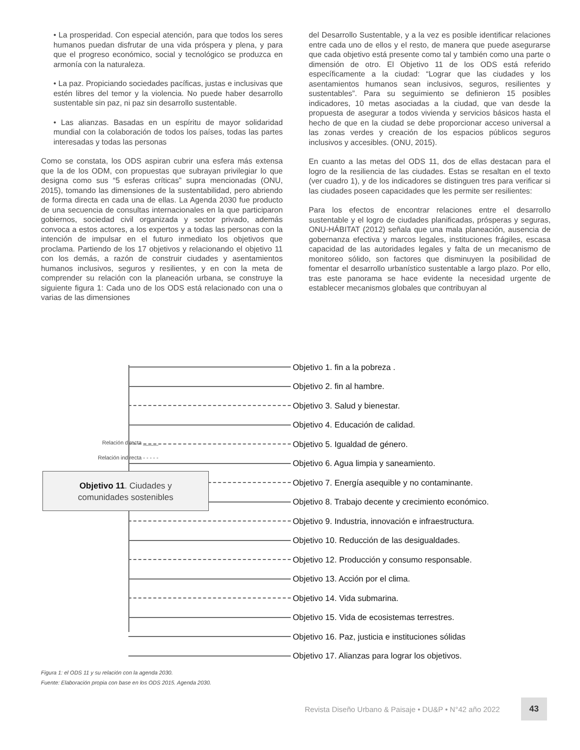• La prosperidad. Con especial atención, para que todos los seres humanos puedan disfrutar de una vida próspera y plena, y para que el progreso económico, social y tecnológico se produzca en armonía con la naturaleza.
• La paz. Propiciando sociedades pacíficas, justas e inclusivas que estén libres del temor y la violencia. No puede haber desarrollo sustentable sin paz, ni paz sin desarrollo sustentable.
• Las alianzas. Basadas en un espíritu de mayor solidaridad mundial con la colaboración de todos los países, todas las partes interesadas y todas las personas
Como se constata, los ODS aspiran cubrir una esfera más extensa que la de los ODM, con propuestas que subrayan privilegiar lo que designa como sus “5 esferas críticas” supra mencionadas (ONU, 2015), tomando las dimensiones de la sustentabilidad, pero abriendo de forma directa en cada una de ellas. La Agenda 2030 fue producto de una secuencia de consultas internacionales en la que participaron gobiernos, sociedad civil organizada y sector privado, además convoca a estos actores, a los expertos y a todas las personas con la intención de impulsar en el futuro inmediato los objetivos que proclama. Partiendo de los 17 objetivos y relacionando el objetivo 11 con los demás, a razón de construir ciudades y asentamientos humanos inclusivos, seguros y resilientes, y en con la meta de comprender su relación con la planeación urbana, se construye la siguiente figura 1: Cada uno de los ODS está relacionado con una o varias de las dimensiones
del Desarrollo Sustentable, y a la vez es posible identificar relaciones entre cada uno de ellos y el resto, de manera que puede asegurarse que cada objetivo está presente como tal y también como una parte o dimensión de otro. El Objetivo 11 de los ODS está referido específicamente a la ciudad: “Lograr que las ciudades y los asentamientos humanos sean inclusivos, seguros, resilientes y sustentables”. Para su seguimiento se definieron 15 posibles indicadores, 10 metas asociadas a la ciudad, que van desde la propuesta de asegurar a todos vivienda y servicios básicos hasta el hecho de que en la ciudad se debe proporcionar acceso universal a las zonas verdes y creación de los espacios públicos seguros inclusivos y accesibles. (ONU, 2015).
En cuanto a las metas del ODS 11, dos de ellas destacan para el logro de la resiliencia de las ciudades. Estas se resaltan en el texto (ver cuadro 1), y de los indicadores se distinguen tres para verificar si las ciudades poseen capacidades que les permite ser resilientes:
Para los efectos de encontrar relaciones entre el desarrollo sustentable y el logro de ciudades planificadas, prósperas y seguras, ONU-HÁBITAT (2012) señala que una mala planeación, ausencia de gobernanza efectiva y marcos legales, instituciones frágiles, escasa capacidad de las autoridades legales y falta de un mecanismo de monitoreo sólido, son factores que disminuyen la posibilidad de fomentar el desarrollo urbanístico sustentable a largo plazo. Por ello, tras este panorama se hace evidente la necesidad urgente de establecer mecanismos globales que contribuyan al
Relación directa _____
Relación indirecta - - - - -
Objetivo 1. fin a la pobreza .
Objetivo 2. fin al hambre.
Objetivo 3. Salud y bienestar.
Objetivo 4. Educación de calidad.
Objetivo 5. Igualdad de género.
Objetivo 6. Agua limpia y saneamiento.
Objetivo 7. Energía asequible y no contaminante.
Objetivo 8. Trabajo decente y crecimiento económico.
Objetivo 9. Industria, innovación e infraestructura.
Objetivo 10. Reducción de las desigualdades.
Objetivo 12. Producción y consumo responsable.
Objetivo 13. Acción por el clima.
Objetivo 14. Vida submarina.
Objetivo 15. Vida de ecosistemas terrestres.
Objetivo 16. Paz, justicia e instituciones sólidas
Objetivo 17. Alianzas para lograr los objetivos.
Objetivo 11. Ciudades y
comunidades sostenibles
Figura 1: el ODS 11 y su relación con la agenda 2030.
Fuente: Elaboración propia con base en los ODS 2015. Agenda 2030.
Revista Diseño Urbano & Paisaje • DU&P • N°42 año 2022
43